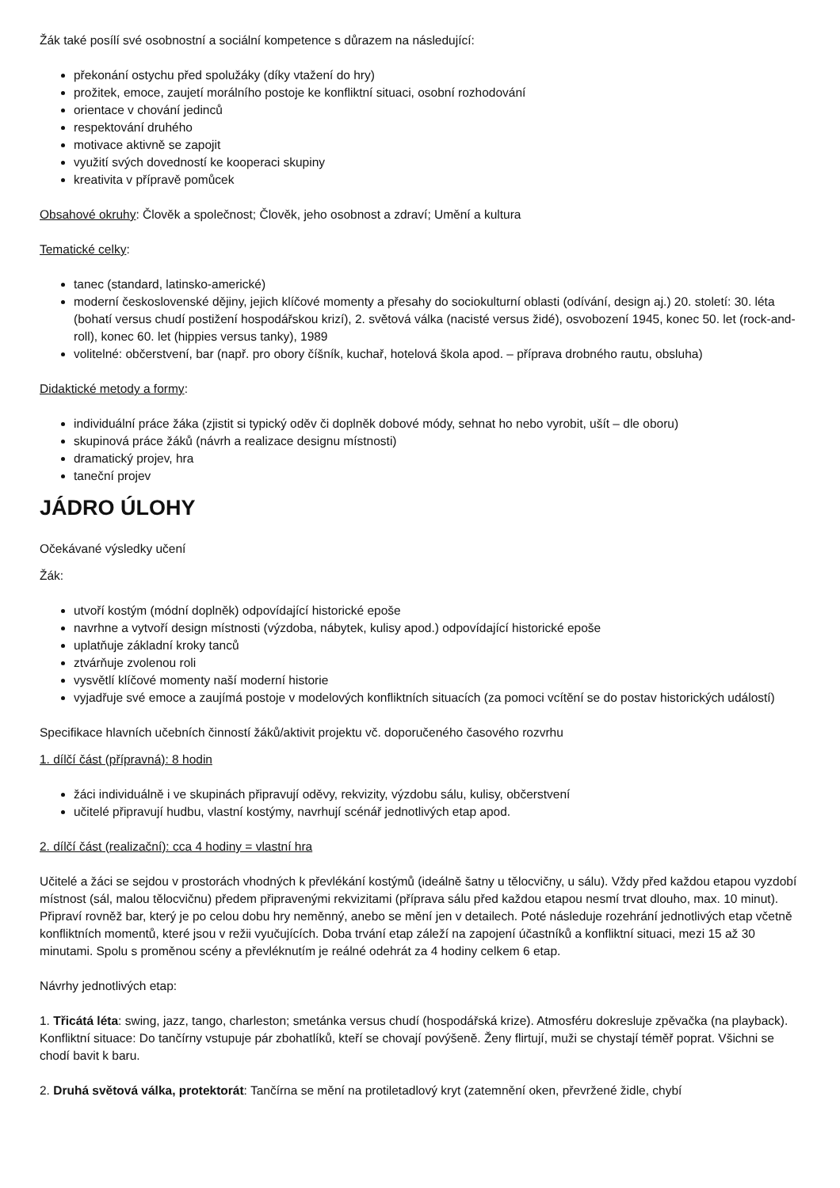Žák také posílí své osobnostní a sociální kompetence s důrazem na následující:
překonání ostychu před spolužáky (díky vtažení do hry)
prožitek, emoce, zaujetí morálního postoje ke konfliktní situaci, osobní rozhodování
orientace v chování jedinců
respektování druhého
motivace aktivně se zapojit
využití svých dovedností ke kooperaci skupiny
kreativita v přípravě pomůcek
Obsahové okruhy: Člověk a společnost; Člověk, jeho osobnost a zdraví; Umění a kultura
Tematické celky:
tanec (standard, latinsko-americké)
moderní československé dějiny, jejich klíčové momenty a přesahy do sociokulturní oblasti (odívání, design aj.) 20. století: 30. léta (bohatí versus chudí postižení hospodářskou krizí), 2. světová válka (nacisté versus židé), osvobození 1945, konec 50. let (rock-and-roll), konec 60. let (hippies versus tanky), 1989
volitelné: občerstvení, bar (např. pro obory číšník, kuchař, hotelová škola apod. – příprava drobného rautu, obsluha)
Didaktické metody a formy:
individuální práce žáka (zjistit si typický oděv či doplněk dobové módy, sehnat ho nebo vyrobit, ušít – dle oboru)
skupinová práce žáků (návrh a realizace designu místnosti)
dramatický projev, hra
taneční projev
JÁDRO ÚLOHY
Očekávané výsledky učení
Žák:
utvoří kostým (módní doplněk) odpovídající historické epoše
navrhne a vytvoří design místnosti (výzdoba, nábytek, kulisy apod.) odpovídající historické epoše
uplatňuje základní kroky tanců
ztvárňuje zvolenou roli
vysvětlí klíčové momenty naší moderní historie
vyjadřuje své emoce a zaujímá postoje v modelových konfliktních situacích (za pomoci vcítění se do postav historických událostí)
Specifikace hlavních učebních činností žáků/aktivit projektu vč. doporučeného časového rozvrhu
1. dílčí část (přípravná): 8 hodin
žáci individuálně i ve skupinách připravují oděvy, rekvizity, výzdobu sálu, kulisy, občerstvení
učitelé připravují hudbu, vlastní kostýmy, navrhují scénář jednotlivých etap apod.
2. dílčí část (realizační): cca 4 hodiny = vlastní hra
Učitelé a žáci se sejdou v prostorách vhodných k převlékání kostýmů (ideálně šatny u tělocvičny, u sálu). Vždy před každou etapou vyzdobí místnost (sál, malou tělocvičnu) předem připravenými rekvizitami (příprava sálu před každou etapou nesmí trvat dlouho, max. 10 minut). Připraví rovněž bar, který je po celou dobu hry neměnný, anebo se mění jen v detailech. Poté následuje rozehrání jednotlivých etap včetně konfliktních momentů, které jsou v režii vyučujících. Doba trvání etap záleží na zapojení účastníků a konfliktní situaci, mezi 15 až 30 minutami. Spolu s proměnou scény a převléknutím je reálné odehrát za 4 hodiny celkem 6 etap.
Návrhy jednotlivých etap:
1. Třicátá léta: swing, jazz, tango, charleston; smetánka versus chudí (hospodářská krize). Atmosféru dokresluje zpěvačka (na playback). Konfliktní situace: Do tančírny vstupuje pár zbohatlíků, kteří se chovají povýšeně. Ženy flirtují, muži se chystají téměř poprat. Všichni se chodí bavit k baru.
2. Druhá světová válka, protektorát: Tančírna se mění na protiletadlový kryt (zatemnění oken, převržené židle, chybí